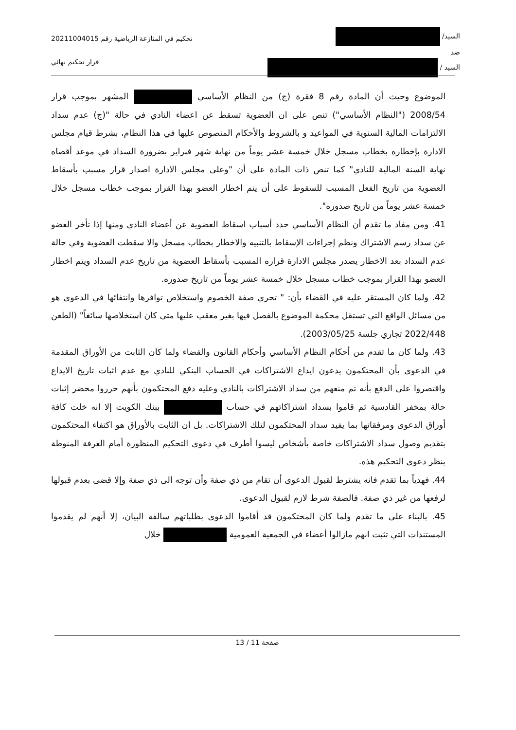السيد/
ضد
السيد /
تحكيم في المنازعة الرياضية رقم 20211004015
قرار تحكيم نهائي
الموضوع وحيث أن المادة رقم 8 فقرة (ج) من النظام الأساسي المشهر بموجب قرار 2008/54 ("النظام الأساسي") تنص على ان العضوية تسقط عن اعضاء النادي في حالة "(ج) عدم سداد الالتزامات المالية السنوية في المواعيد و بالشروط والأحكام المنصوص عليها في هذا النظام، بشرط قيام مجلس الادارة بإخطاره بخطاب مسجل خلال خمسة عشر يوماً من نهاية شهر فبراير بضرورة السداد في موعد أقصاه نهاية السنة المالية للنادي" كما تنص ذات المادة على أن "وعلى مجلس الادارة اصدار قرار مسبب بأسقاط العضوية من تاريخ الفعل المسبب للسقوط على أن يتم اخطار العضو بهذا القرار بموجب خطاب مسجل خلال خمسة عشر يوماً من تاريخ صدوره".
41. ومن مفاد ما تقدم أن النظام الأساسي حدد أسباب اسقاط العضوية عن أعضاء النادي ومنها إذا تأخر العضو عن سداد رسم الاشتراك ونظم إجراءات الإسقاط بالتنبيه والاخطار بخطاب مسجل والا سقطت العضوية وفي حالة عدم السداد بعد الاخطار يصدر مجلس الادارة قراره المسبب بأسقاط العضوية من تاريخ عدم السداد ويتم اخطار العضو بهذا القرار بموجب خطاب مسجل خلال خمسة عشر يوماً من تاريخ صدوره.
42. ولما كان المستقر عليه في القضاء بأن: " تحري صفة الخصوم واستخلاص توافرها وانتفائها في الدعوى هو من مسائل الواقع التي تستقل محكمة الموضوع بالفصل فيها بغير معقب عليها متى كان استخلاصها سائغاً" (الطعن 2022/448 تجاري جلسة 2003/05/25).
43. ولما كان ما تقدم من أحكام النظام الأساسي وأحكام القانون والقضاء ولما كان الثابت من الأوراق المقدمة في الدعوى بأن المحتكمون يدعون ايداع الاشتراكات في الحساب البنكي للنادي مع عدم اثبات تاريخ الايداع واقتصروا على الدفع بأنه تم منعهم من سداد الاشتراكات بالنادي وعليه دفع المحتكمون بأنهم حرروا محضر إثبات حالة بمخفر القادسية ثم قاموا بسداد اشتراكاتهم في حساب ببنك الكويت إلا انه خلت كافة أوراق الدعوى ومرفقاتها بما يفيد سداد المحتكمون لتلك الاشتراكات. بل ان الثابت بالأوراق هو اكتفاء المحتكمون بتقديم وصول سداد الاشتراكات خاصة بأشخاص ليسوا أطرف في دعوى التحكيم المنظورة أمام الغرفة المنوطة بنظر دعوى التحكيم هذه.
44. فهدياً بما تقدم فانه يشترط لقبول الدعوى أن تقام من ذي صفة وأن توجه الى ذي صفة وإلا قضى بعدم قبولها لرفعها من غير ذي صفة. فالصفة شرط لازم لقبول الدعوى.
45. بالبناء على ما تقدم ولما كان المحتكمون قد أقاموا الدعوى بطلباتهم سالفة البيان، إلا أنهم لم يقدموا المستندات التي تثبت انهم مازالوا أعضاء في الجمعية العمومية خلال
صفحة 11 / 13